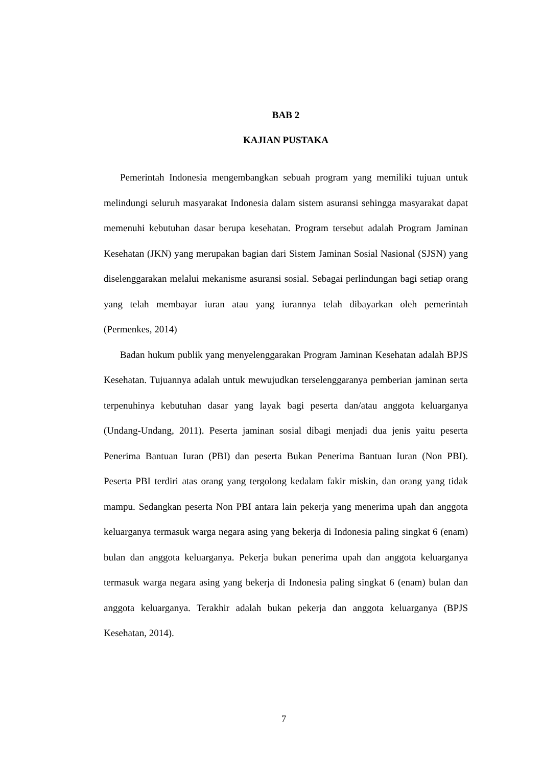BAB 2
KAJIAN PUSTAKA
Pemerintah Indonesia mengembangkan sebuah program yang memiliki tujuan untuk melindungi seluruh masyarakat Indonesia dalam sistem asuransi sehingga masyarakat dapat memenuhi kebutuhan dasar berupa kesehatan. Program tersebut adalah Program Jaminan Kesehatan (JKN) yang merupakan bagian dari Sistem Jaminan Sosial Nasional (SJSN) yang diselenggarakan melalui mekanisme asuransi sosial. Sebagai perlindungan bagi setiap orang yang telah membayar iuran atau yang iurannya telah dibayarkan oleh pemerintah (Permenkes, 2014)
Badan hukum publik yang menyelenggarakan Program Jaminan Kesehatan adalah BPJS Kesehatan. Tujuannya adalah untuk mewujudkan terselenggaranya pemberian jaminan serta terpenuhinya kebutuhan dasar yang layak bagi peserta dan/atau anggota keluarganya (Undang-Undang, 2011). Peserta jaminan sosial dibagi menjadi dua jenis yaitu peserta Penerima Bantuan Iuran (PBI) dan peserta Bukan Penerima Bantuan Iuran (Non PBI). Peserta PBI terdiri atas orang yang tergolong kedalam fakir miskin, dan orang yang tidak mampu. Sedangkan peserta Non PBI antara lain pekerja yang menerima upah dan anggota keluarganya termasuk warga negara asing yang bekerja di Indonesia paling singkat 6 (enam) bulan dan anggota keluarganya. Pekerja bukan penerima upah dan anggota keluarganya termasuk warga negara asing yang bekerja di Indonesia paling singkat 6 (enam) bulan dan anggota keluarganya. Terakhir adalah bukan pekerja dan anggota keluarganya (BPJS Kesehatan, 2014).
7